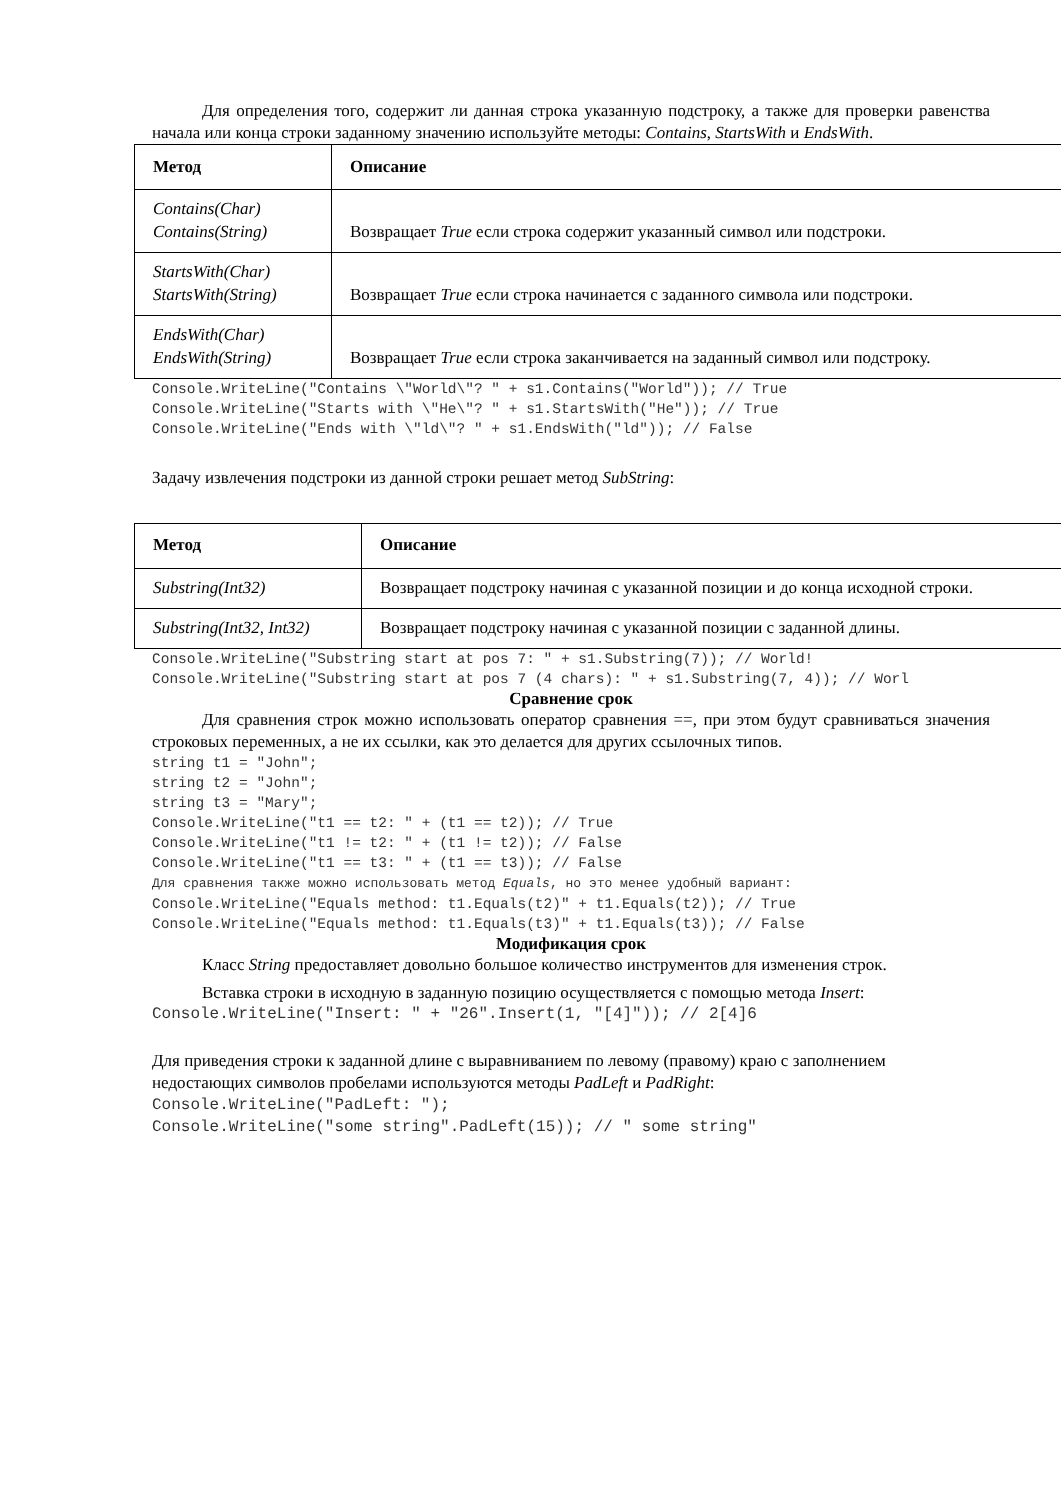Для определения того, содержит ли данная строка указанную подстроку, а также для проверки равенства начала или конца строки заданному значению используйте методы: Contains, StartsWith и EndsWith.
| Метод | Описание |
| --- | --- |
| Contains(Char) Contains(String) | Возвращает True если строка содержит указанный символ или подстроки. |
| StartsWith(Char) StartsWith(String) | Возвращает True если строка начинается с заданного символа или подстроки. |
| EndsWith(Char) EndsWith(String) | Возвращает True если строка заканчивается на заданный символ или подстроку. |
Console.WriteLine("Contains \"World\"? " + s1.Contains("World")); // True
Console.WriteLine("Starts with \"He\"? " + s1.StartsWith("He")); // True
Console.WriteLine("Ends with \"ld\"? " + s1.EndsWith("ld")); // False
Задачу извлечения подстроки из данной строки решает метод SubString:
| Метод | Описание |
| --- | --- |
| Substring(Int32) | Возвращает подстроку начиная с указанной позиции и до конца исходной строки. |
| Substring(Int32, Int32) | Возвращает подстроку начиная с указанной позиции с заданной длины. |
Console.WriteLine("Substring start at pos 7: " + s1.Substring(7)); // World!
Console.WriteLine("Substring start at pos 7 (4 chars): " + s1.Substring(7, 4)); // Worl
Сравнение срок
Для сравнения строк можно использовать оператор сравнения ==, при этом будут сравниваться значения строковых переменных, а не их ссылки, как это делается для других ссылочных типов.
string t1 = "John";
string t2 = "John";
string t3 = "Mary";
Console.WriteLine("t1 == t2: " + (t1 == t2)); // True
Console.WriteLine("t1 != t2: " + (t1 != t2)); // False
Console.WriteLine("t1 == t3: " + (t1 == t3)); // False
Для сравнения также можно использовать метод Equals, но это менее удобный вариант:
Console.WriteLine("Equals method: t1.Equals(t2)" + t1.Equals(t2)); // True
Console.WriteLine("Equals method: t1.Equals(t3)" + t1.Equals(t3)); // False
Модификация срок
Класс String предоставляет довольно большое количество инструментов для изменения строк.
Вставка строки в исходную в заданную позицию осуществляется с помощью метода Insert:
Console.WriteLine("Insert: " + "26".Insert(1, "[4]")); // 2[4]6
Для приведения строки к заданной длине с выравниванием по левому (правому) краю с заполнением недостающих символов пробелами используются методы PadLeft и PadRight:
Console.WriteLine("PadLeft: ");
Console.WriteLine("some string".PadLeft(15)); // " some string"